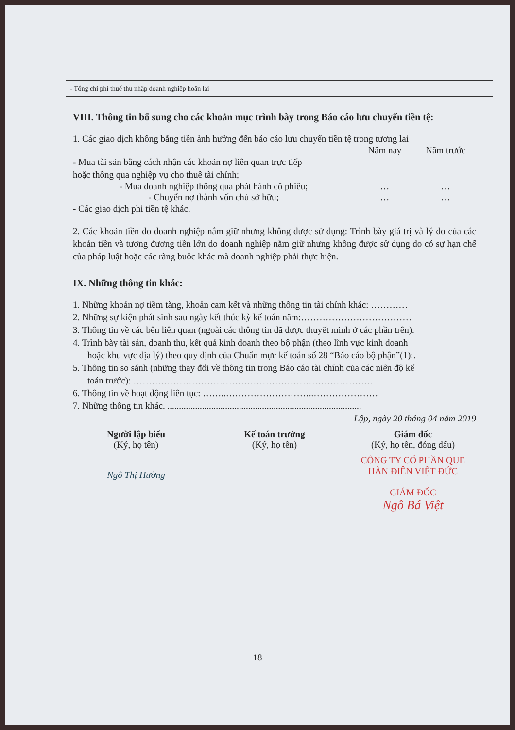| - Tổng chi phí thuế thu nhập doanh nghiệp hoãn lại | | |
VIII. Thông tin bổ sung cho các khoản mục trình bày trong Báo cáo lưu chuyển tiền tệ:
1. Các giao dịch không bằng tiền ảnh hưởng đến báo cáo lưu chuyển tiền tệ trong tương lai
Năm nay Năm trước
- Mua tài sản bằng cách nhận các khoản nợ liên quan trực tiếp
hoặc thông qua nghiệp vụ cho thuê tài chính;
- Mua doanh nghiệp thông qua phát hành cổ phiếu; … …
- Chuyển nợ thành vốn chủ sở hữu; … …
- Các giao dịch phi tiền tệ khác.
2. Các khoản tiền do doanh nghiệp nắm giữ nhưng không được sử dụng: Trình bày giá trị và lý do của các khoản tiền và tương đương tiền lớn do doanh nghiệp nắm giữ nhưng không được sử dụng do có sự hạn chế của pháp luật hoặc các ràng buộc khác mà doanh nghiệp phải thực hiện.
IX. Những thông tin khác:
1. Những khoản nợ tiềm tàng, khoản cam kết và những thông tin tài chính khác: …………
2. Những sự kiện phát sinh sau ngày kết thúc kỳ kế toán năm:………………………………
3. Thông tin về các bên liên quan (ngoài các thông tin đã được thuyết minh ở các phần trên).
4. Trình bày tài sản, doanh thu, kết quả kinh doanh theo bộ phận (theo lĩnh vực kinh doanh
hoặc khu vực địa lý) theo quy định của Chuẩn mực kế toán số 28 “Báo cáo bộ phận”(1):.
5. Thông tin so sánh (những thay đổi về thông tin trong Báo cáo tài chính của các niên độ kế
toán trước): ……………………………………………………………………
6. Thông tin về hoạt động liên tục: ……..………………………..…………………
7. Những thông tin khác. ....................................................................................
Lập, ngày 20 tháng 04 năm 2019
Người lập biểu
(Ký, họ tên)
Ngô Thị Hường
Kế toán trưởng
(Ký, họ tên)
Giám đốc
(Ký, họ tên, đóng dấu)
CÔNG TY CỔ PHẦN QUE HÀN ĐIỆN VIỆT ĐỨC
GIÁM ĐỐC
Ngô Bá Việt
18